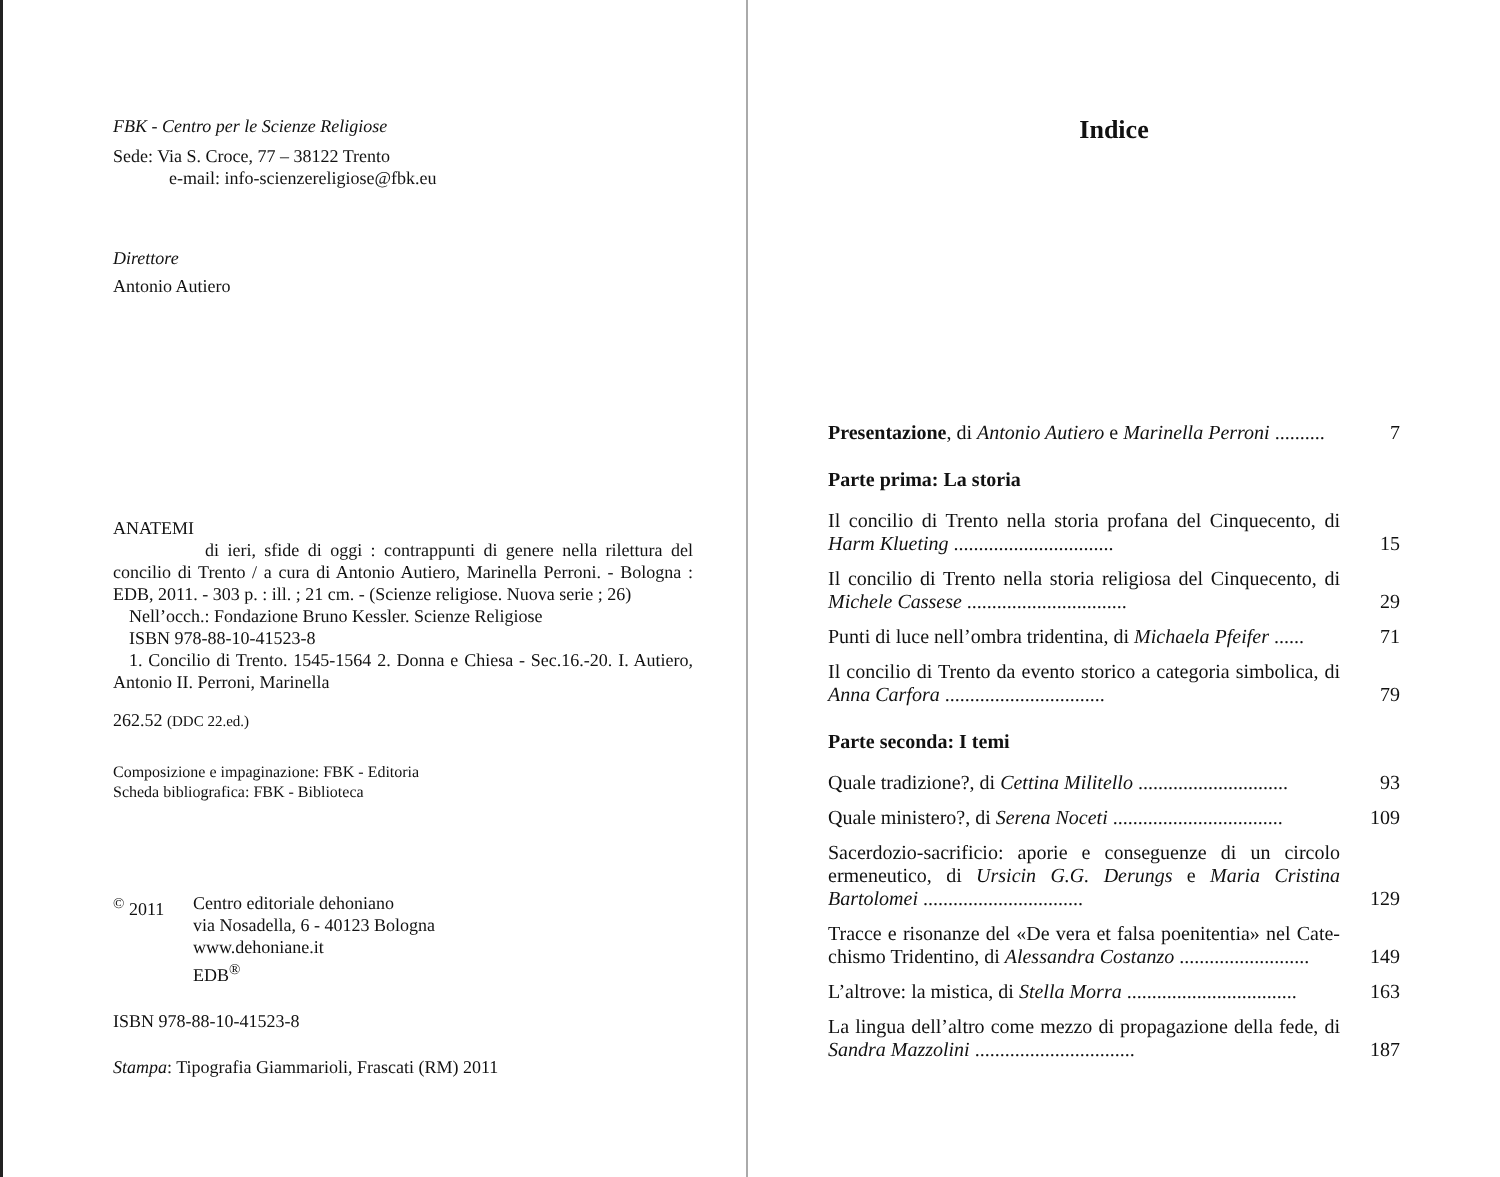FBK - Centro per le Scienze Religiose
Sede: Via S. Croce, 77 – 38122 Trento
e-mail: info-scienzereligiose@fbk.eu
Direttore
Antonio Autiero
ANATEMI
di ieri, sfide di oggi : contrappunti di genere nella rilettura del concilio di Trento / a cura di Antonio Autiero, Marinella Perroni. - Bologna : EDB, 2011. - 303 p. : ill. ; 21 cm. - (Scienze religiose. Nuova serie ; 26)
Nell’occh.: Fondazione Bruno Kessler. Scienze Religiose
ISBN 978-88-10-41523-8
1. Concilio di Trento. 1545-1564 2. Donna e Chiesa - Sec.16.-20. I. Autiero, Antonio II. Perroni, Marinella
262.52 (DDC 22.ed.)
Composizione e impaginazione: FBK - Editoria
Scheda bibliografica: FBK - Biblioteca
<sup>©</sup> 2011 Centro editoriale dehoniano
via Nosadella, 6 - 40123 Bologna
www.dehoniane.it
EDB<sup>®</sup>
ISBN 978-88-10-41523-8
Stampa: Tipografia Giammarioli, Frascati (RM) 2011
Indice
Presentazione, di Antonio Autiero e Marinella Perroni .......... 7
Parte prima: La storia
Il concilio di Trento nella storia profana del Cinquecento, di Harm Klueting ................................ 15
Il concilio di Trento nella storia religiosa del Cinquecento, di Michele Cassese ................................ 29
Punti di luce nell’ombra tridentina, di Michaela Pfeifer ...... 71
Il concilio di Trento da evento storico a categoria simbolica, di Anna Carfora ................................ 79
Parte seconda: I temi
Quale tradizione?, di Cettina Militello .............................. 93
Quale ministero?, di Serena Noceti .................................. 109
Sacerdozio-sacrificio: aporie e conseguenze di un circolo ermeneutico, di Ursicin G.G. Derungs e Maria Cristina Bartolomei ................................ 129
Tracce e risonanze del «De vera et falsa poenitentia» nel Cate­chismo Tridentino, di Alessandra Costanzo .......................... 149
L’altrove: la mistica, di Stella Morra .................................. 163
La lingua dell’altro come mezzo di propagazione della fede, di Sandra Mazzolini ................................ 187